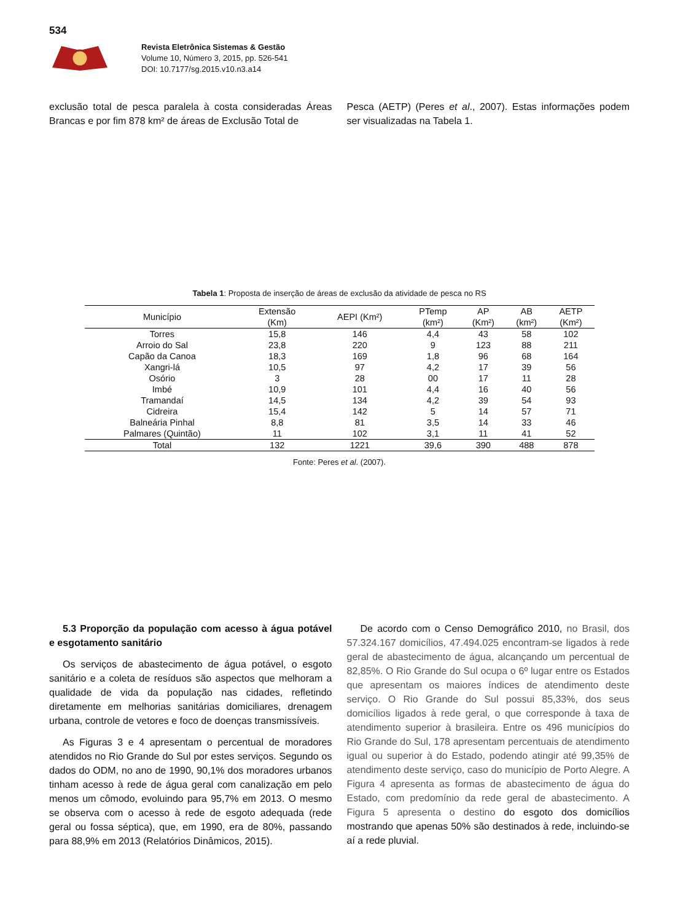534
Revista Eletrônica Sistemas & Gestão
Volume 10, Número 3, 2015, pp. 526-541
DOI: 10.7177/sg.2015.v10.n3.a14
exclusão total de pesca paralela à costa consideradas Áreas Brancas e por fim 878 km² de áreas de Exclusão Total de
Pesca (AETP) (Peres et al., 2007). Estas informações podem ser visualizadas na Tabela 1.
Tabela 1: Proposta de inserção de áreas de exclusão da atividade de pesca no RS
| Município | Extensão (Km) | AEPI (Km²) | PTemp (km²) | AP (Km²) | AB (km²) | AETP (Km²) |
| --- | --- | --- | --- | --- | --- | --- |
| Torres | 15,8 | 146 | 4,4 | 43 | 58 | 102 |
| Arroio do Sal | 23,8 | 220 | 9 | 123 | 88 | 211 |
| Capão da Canoa | 18,3 | 169 | 1,8 | 96 | 68 | 164 |
| Xangri-lá | 10,5 | 97 | 4,2 | 17 | 39 | 56 |
| Osório | 3 | 28 | 00 | 17 | 11 | 28 |
| Imbé | 10,9 | 101 | 4,4 | 16 | 40 | 56 |
| Tramandaí | 14,5 | 134 | 4,2 | 39 | 54 | 93 |
| Cidreira | 15,4 | 142 | 5 | 14 | 57 | 71 |
| Balneária Pinhal | 8,8 | 81 | 3,5 | 14 | 33 | 46 |
| Palmares (Quintão) | 11 | 102 | 3,1 | 11 | 41 | 52 |
| Total | 132 | 1221 | 39,6 | 390 | 488 | 878 |
Fonte: Peres et al. (2007).
5.3 Proporção da população com acesso à água potável e esgotamento sanitário
Os serviços de abastecimento de água potável, o esgoto sanitário e a coleta de resíduos são aspectos que melhoram a qualidade de vida da população nas cidades, refletindo diretamente em melhorias sanitárias domiciliares, drenagem urbana, controle de vetores e foco de doenças transmissíveis.
As Figuras 3 e 4 apresentam o percentual de moradores atendidos no Rio Grande do Sul por estes serviços. Segundo os dados do ODM, no ano de 1990, 90,1% dos moradores urbanos tinham acesso à rede de água geral com canalização em pelo menos um cômodo, evoluindo para 95,7% em 2013. O mesmo se observa com o acesso à rede de esgoto adequada (rede geral ou fossa séptica), que, em 1990, era de 80%, passando para 88,9% em 2013 (Relatórios Dinâmicos, 2015).
De acordo com o Censo Demográfico 2010, no Brasil, dos 57.324.167 domicílios, 47.494.025 encontram-se ligados à rede geral de abastecimento de água, alcançando um percentual de 82,85%. O Rio Grande do Sul ocupa o 6º lugar entre os Estados que apresentam os maiores índices de atendimento deste serviço. O Rio Grande do Sul possui 85,33%, dos seus domicílios ligados à rede geral, o que corresponde à taxa de atendimento superior à brasileira. Entre os 496 municípios do Rio Grande do Sul, 178 apresentam percentuais de atendimento igual ou superior à do Estado, podendo atingir até 99,35% de atendimento deste serviço, caso do município de Porto Alegre. A Figura 4 apresenta as formas de abastecimento de água do Estado, com predomínio da rede geral de abastecimento. A Figura 5 apresenta o destino do esgoto dos domicílios mostrando que apenas 50% são destinados à rede, incluindo-se aí a rede pluvial.